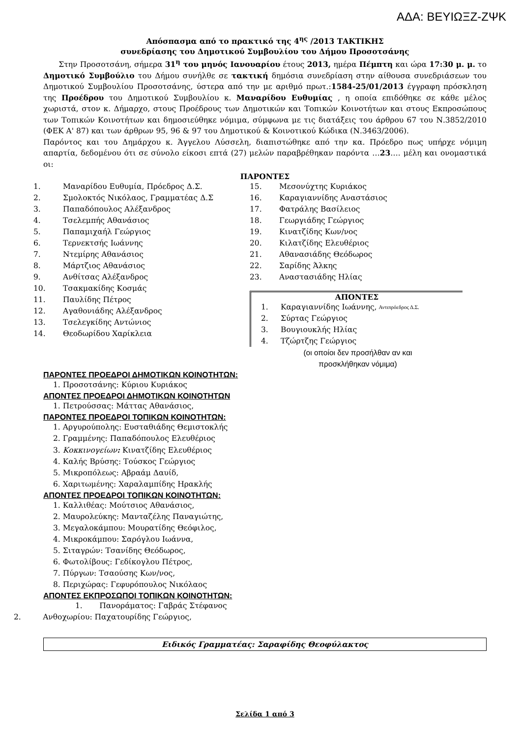ΑΔΑ: ΒΕΥΙΩΞΖ-ΖΨΚ
Απόσπασμα από το πρακτικό της 4<sup>ης</sup> /2013 ΤΑΚΤΙΚΗΣ
συνεδρίασης του Δημοτικού Συμβουλίου του Δήμου Προσοτσάνης
Στην Προσοτσάνη, σήμερα 31<sup>η</sup> του μηνός Ιανουαρίου έτους 2013, ημέρα Πέμπτη και ώρα 17:30 μ. μ. το Δημοτικό Συμβούλιο του Δήμου συνήλθε σε τακτική δημόσια συνεδρίαση στην αίθουσα συνεδριάσεων του Δημοτικού Συμβουλίου Προσοτσάνης, ύστερα από την με αριθμό πρωτ.:1584-25/01/2013 έγγραφη πρόσκληση της Προέδρου του Δημοτικού Συμβουλίου κ. Μαναρίδου Ευθυμίας , η οποία επιδόθηκε σε κάθε μέλος χωριστά, στον κ. Δήμαρχο, στους Προέδρους των Δημοτικών και Τοπικών Κοινοτήτων και στους Εκπροσώπους των Τοπικών Κοινοτήτων και δημοσιεύθηκε νόμιμα, σύμφωνα με τις διατάξεις του άρθρου 67 του Ν.3852/2010 (ΦΕΚ Α' 87) και των άρθρων 95, 96 & 97 του Δημοτικού & Κοινοτικού Κώδικα (Ν.3463/2006).
Παρόντος και του Δημάρχου κ. Άγγελου Λύσσελη, διαπιστώθηκε από την κα. Πρόεδρο πως υπήρχε νόμιμη απαρτία, δεδομένου ότι σε σύνολο είκοσι επτά (27) μελών παραβρέθηκαν παρόντα …23…. μέλη και ονομαστικά οι:
ΠΑΡΟΝΤΕΣ
1. Μαναρίδου Ευθυμία, Πρόεδρος Δ.Σ.
2. Σμολοκτός Νικόλαος, Γραμματέας Δ.Σ
3. Παπαδόπουλος Αλέξανδρος
4. Τσελεμπής Αθανάσιος
5. Παπαμιχαήλ Γεώργιος
6. Τερνεκτσής Ιωάννης
7. Ντεμίρης Αθανάσιος
8. Μάρτζιος Αθανάσιος
9. Ανθίτσας Αλέξανδρος
10. Τσακμακίδης Κοσμάς
11. Παυλίδης Πέτρος
12. Αγαθονιάδης Αλέξανδρος
13. Τσελεγκίδης Αντώνιος
14. Θεοδωρίδου Χαρίκλεια
15. Μεσονύχτης Κυριάκος
16. Καραγιαννίδης Αναστάσιος
17. Φατράλης Βασίλειος
18. Γεωργιάδης Γεώργιος
19. Κινατζίδης Κων/νος
20. Κιλατζίδης Ελευθέριος
21. Αθανασιάδης Θεόδωρος
22. Σαρίδης Άλκης
23. Αναστασιάδης Ηλίας
ΑΠΟΝΤΕΣ
1. Καραγιαννίδης Ιωάννης, Αντιπρόεδρος Δ.Σ.
2. Σύρτας Γεώργιος
3. Βουγιουκλής Ηλίας
4. Τζώρτζης Γεώργιος
(οι οποίοι δεν προσήλθαν αν και
προσκλήθηκαν νόμιμα)
ΠΑΡΟΝΤΕΣ ΠΡΟΕΔΡΟΙ ΔΗΜΟΤΙΚΩΝ ΚΟΙΝΟΤΗΤΩΝ:
1. Προσοτσάνης: Κύριου Κυριάκος
ΑΠΟΝΤΕΣ ΠΡΟΕΔΡΟΙ ΔΗΜΟΤΙΚΩΝ ΚΟΙΝΟΤΗΤΩΝ
1. Πετρούσσας: Μάττας Αθανάσιος,
ΠΑΡΟΝΤΕΣ ΠΡΟΕΔΡΟΙ ΤΟΠΙΚΩΝ ΚΟΙΝΟΤΗΤΩΝ:
1. Αργυρούπολης: Ευσταθιάδης Θεμιστοκλής
2. Γραμμένης: Παπαδόπουλος Ελευθέριος
3. Κοκκινογείων: Κινατζίδης Ελευθέριος
4. Καλής Βρύσης: Τούσκος Γεώργιος
5. Μικροπόλεως: Αβραάμ Δαυίδ,
6. Χαριτωμένης: Χαραλαμπίδης Ηρακλής
ΑΠΟΝΤΕΣ ΠΡΟΕΔΡΟΙ ΤΟΠΙΚΩΝ ΚΟΙΝΟΤΗΤΩΝ:
1. Καλλιθέας: Μούτσιος Αθανάσιος,
2. Μαυρολεύκης: Μανταζέλης Παναγιώτης,
3. Μεγαλοκάμπου: Μουρατίδης Θεόφιλος,
4. Μικροκάμπου: Σαρόγλου Ιωάννα,
5. Σιταγρών: Τσανίδης Θεόδωρος,
6. Φωτολίβους: Γεδίκογλου Πέτρος,
7. Πύργων: Τσαούσης Κων/νος,
8. Περιχώρας: Γεφυρόπουλος Νικόλαος
ΑΠΟΝΤΕΣ ΕΚΠΡΟΣΩΠΟΙ ΤΟΠΙΚΩΝ ΚΟΙΝΟΤΗΤΩΝ:
1. Πανοράματος: Γαβράς Στέφανος
2. Ανθοχωρίου: Παχατουρίδης Γεώργιος,
Ειδικός Γραμματέας: Σαραφίδης Θεοφύλακτος
Σελίδα 1 από 3